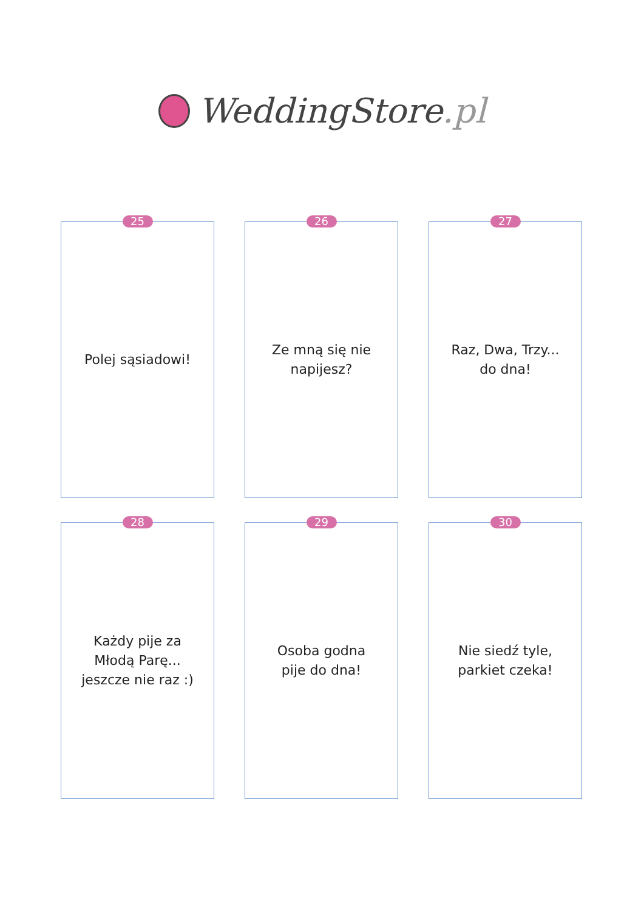WeddingStore.pl
25
Polej sąsiadowi!
26
Ze mną się nie
napijesz?
27
Raz, Dwa, Trzy...
do dna!
28
Każdy pije za
Młodą Parę...
jeszcze nie raz :)
29
Osoba godna
pije do dna!
30
Nie siedź tyle,
parkiet czeka!